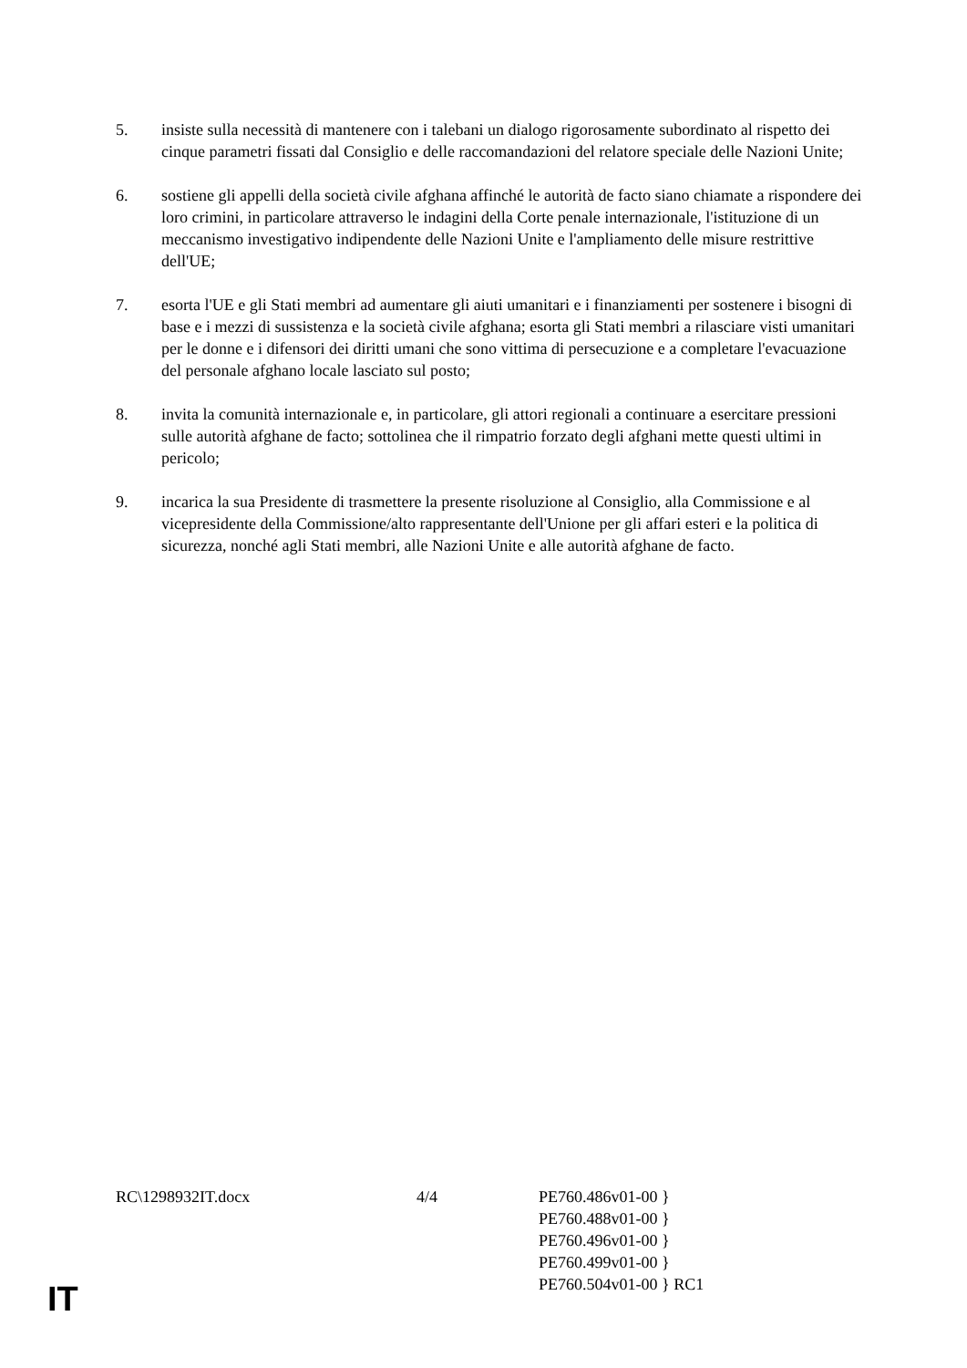5. insiste sulla necessità di mantenere con i talebani un dialogo rigorosamente subordinato al rispetto dei cinque parametri fissati dal Consiglio e delle raccomandazioni del relatore speciale delle Nazioni Unite;
6. sostiene gli appelli della società civile afghana affinché le autorità de facto siano chiamate a rispondere dei loro crimini, in particolare attraverso le indagini della Corte penale internazionale, l'istituzione di un meccanismo investigativo indipendente delle Nazioni Unite e l'ampliamento delle misure restrittive dell'UE;
7. esorta l'UE e gli Stati membri ad aumentare gli aiuti umanitari e i finanziamenti per sostenere i bisogni di base e i mezzi di sussistenza e la società civile afghana; esorta gli Stati membri a rilasciare visti umanitari per le donne e i difensori dei diritti umani che sono vittima di persecuzione e a completare l'evacuazione del personale afghano locale lasciato sul posto;
8. invita la comunità internazionale e, in particolare, gli attori regionali a continuare a esercitare pressioni sulle autorità afghane de facto; sottolinea che il rimpatrio forzato degli afghani mette questi ultimi in pericolo;
9. incarica la sua Presidente di trasmettere la presente risoluzione al Consiglio, alla Commissione e al vicepresidente della Commissione/alto rappresentante dell'Unione per gli affari esteri e la politica di sicurezza, nonché agli Stati membri, alle Nazioni Unite e alle autorità afghane de facto.
RC\1298932IT.docx 4/4 PE760.486v01-00 }
PE760.488v01-00 }
PE760.496v01-00 }
PE760.499v01-00 }
PE760.504v01-00 } RC1
IT